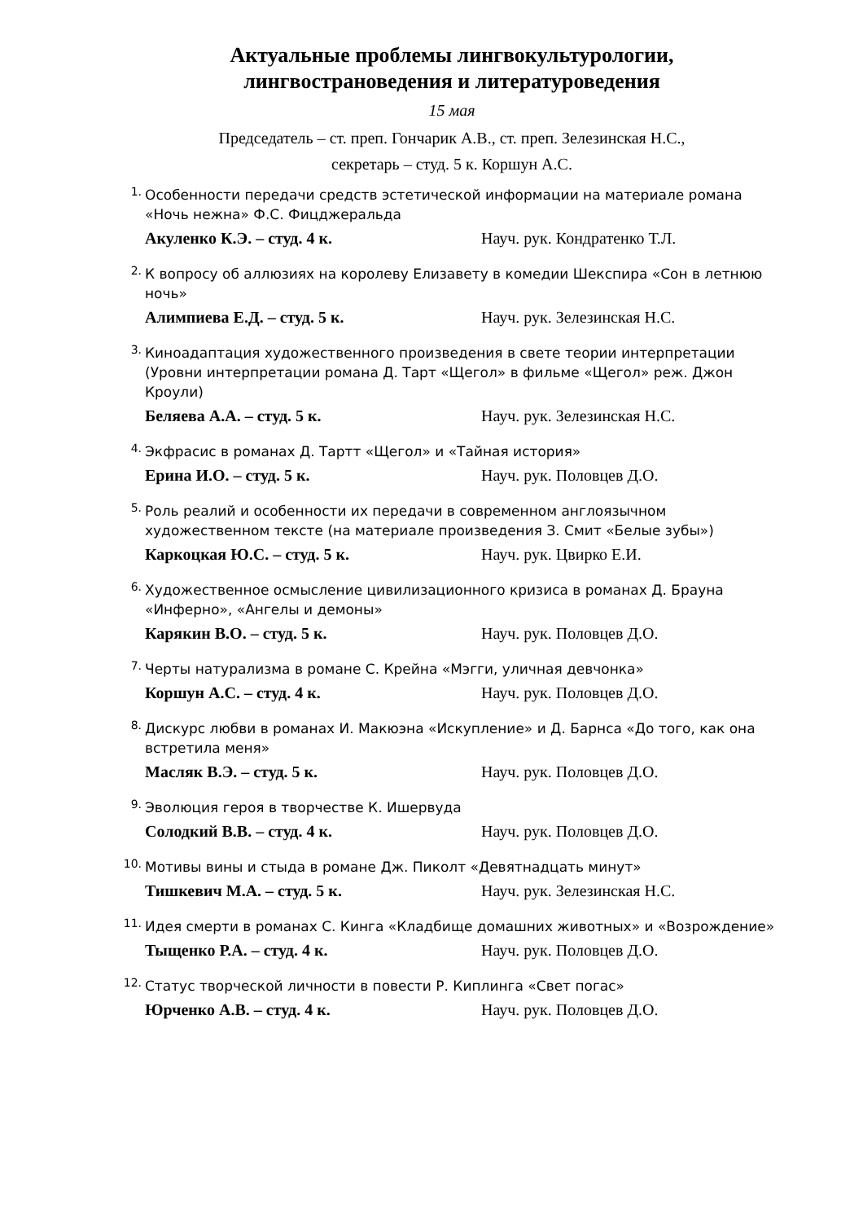Актуальные проблемы лингвокультурологии,
лингвострановедения и литературоведения
15 мая
Председатель – ст. преп. Гончарик А.В., ст. преп. Зелезинская Н.С.,
секретарь – студ. 5 к. Коршун А.С.
1.
Особенности передачи средств эстетической информации на материале романа «Ночь нежна» Ф.С. Фицджеральда
Акуленко К.Э. – студ. 4 к. Науч. рук. Кондратенко Т.Л.
2.
К вопросу об аллюзиях на королеву Елизавету в комедии Шекспира «Сон в летнюю ночь»
Алимпиева Е.Д. – студ. 5 к. Науч. рук. Зелезинская Н.С.
3.
Киноадаптация художественного произведения в свете теории интерпретации (Уровни интерпретации романа Д. Тарт «Щегол» в фильме «Щегол» реж. Джон Кроули)
Беляева А.А. – студ. 5 к. Науч. рук. Зелезинская Н.С.
4.
Экфрасис в романах Д. Тартт «Щегол» и «Тайная история»
Ерина И.О. – студ. 5 к. Науч. рук. Половцев Д.О.
5.
Роль реалий и особенности их передачи в современном англоязычном художественном тексте (на материале произведения З. Смит «Белые зубы»)
Каркоцкая Ю.С. – студ. 5 к. Науч. рук. Цвирко Е.И.
6.
Художественное осмысление цивилизационного кризиса в романах Д. Брауна «Инферно», «Ангелы и демоны»
Карякин В.О. – студ. 5 к. Науч. рук. Половцев Д.О.
7.
Черты натурализма в романе С. Крейна «Мэгги, уличная девчонка»
Коршун А.С. – студ. 4 к. Науч. рук. Половцев Д.О.
8.
Дискурс любви в романах И. Макюэна «Искупление» и Д. Барнса «До того, как она встретила меня»
Масляк В.Э. – студ. 5 к. Науч. рук. Половцев Д.О.
9.
Эволюция героя в творчестве К. Ишервуда
Солодкий В.В. – студ. 4 к. Науч. рук. Половцев Д.О.
10.
Мотивы вины и стыда в романе Дж. Пиколт «Девятнадцать минут»
Тишкевич М.А. – студ. 5 к. Науч. рук. Зелезинская Н.С.
11.
Идея смерти в романах С. Кинга «Кладбище домашних животных» и «Возрождение»
Тыщенко Р.А. – студ. 4 к. Науч. рук. Половцев Д.О.
12.
Статус творческой личности в повести Р. Киплинга «Свет погас»
Юрченко А.В. – студ. 4 к. Науч. рук. Половцев Д.О.